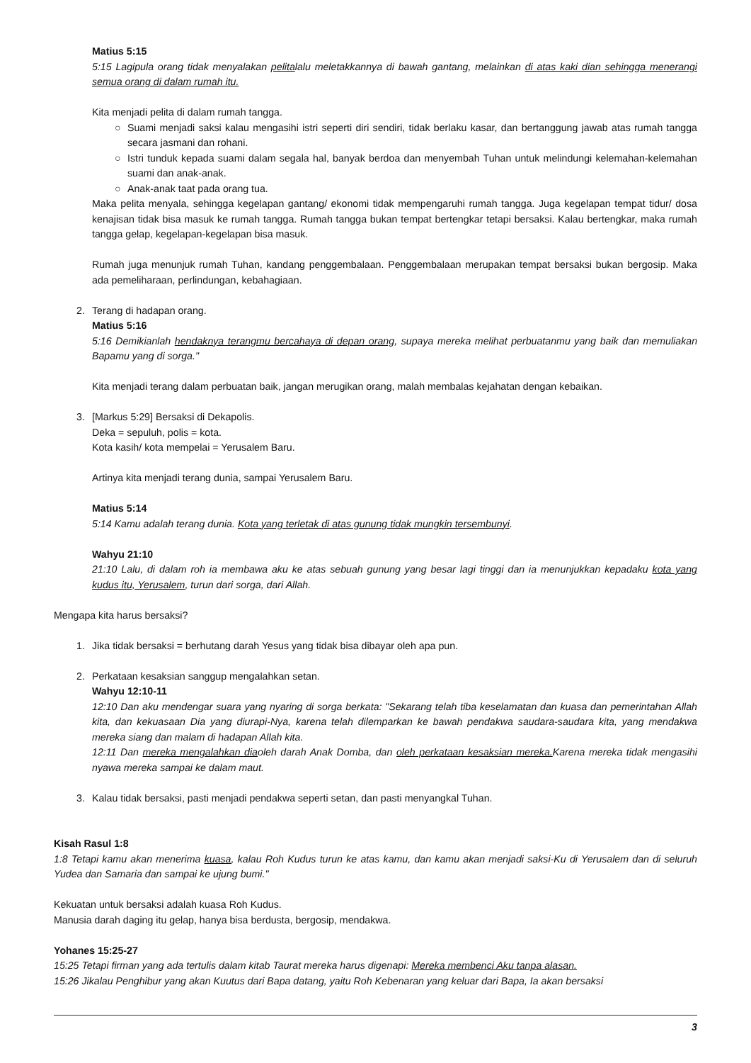Matius 5:15
5:15 Lagipula orang tidak menyalakan pelitalalu meletakkannya di bawah gantang, melainkan di atas kaki dian sehingga menerangi semua orang di dalam rumah itu.
Kita menjadi pelita di dalam rumah tangga.
○ Suami menjadi saksi kalau mengasihi istri seperti diri sendiri, tidak berlaku kasar, dan bertanggung jawab atas rumah tangga secara jasmani dan rohani.
○ Istri tunduk kepada suami dalam segala hal, banyak berdoa dan menyembah Tuhan untuk melindungi kelemahan-kelemahan suami dan anak-anak.
○ Anak-anak taat pada orang tua.
Maka pelita menyala, sehingga kegelapan gantang/ ekonomi tidak mempengaruhi rumah tangga. Juga kegelapan tempat tidur/ dosa kenajisan tidak bisa masuk ke rumah tangga. Rumah tangga bukan tempat bertengkar tetapi bersaksi. Kalau bertengkar, maka rumah tangga gelap, kegelapan-kegelapan bisa masuk.
Rumah juga menunjuk rumah Tuhan, kandang penggembalaan. Penggembalaan merupakan tempat bersaksi bukan bergosip. Maka ada pemeliharaan, perlindungan, kebahagiaan.
2. Terang di hadapan orang.
Matius 5:16
5:16 Demikianlah hendaknya terangmu bercahaya di depan orang, supaya mereka melihat perbuatanmu yang baik dan memuliakan Bapamu yang di sorga."
Kita menjadi terang dalam perbuatan baik, jangan merugikan orang, malah membalas kejahatan dengan kebaikan.
3. [Markus 5:29] Bersaksi di Dekapolis.
Deka = sepuluh, polis = kota.
Kota kasih/ kota mempelai = Yerusalem Baru.
Artinya kita menjadi terang dunia, sampai Yerusalem Baru.
Matius 5:14
5:14 Kamu adalah terang dunia. Kota yang terletak di atas gunung tidak mungkin tersembunyi.
Wahyu 21:10
21:10 Lalu, di dalam roh ia membawa aku ke atas sebuah gunung yang besar lagi tinggi dan ia menunjukkan kepadaku kota yang kudus itu, Yerusalem, turun dari sorga, dari Allah.
Mengapa kita harus bersaksi?
1. Jika tidak bersaksi = berhutang darah Yesus yang tidak bisa dibayar oleh apa pun.
2. Perkataan kesaksian sanggup mengalahkan setan.
Wahyu 12:10-11
12:10 Dan aku mendengar suara yang nyaring di sorga berkata: "Sekarang telah tiba keselamatan dan kuasa dan pemerintahan Allah kita, dan kekuasaan Dia yang diurapi-Nya, karena telah dilemparkan ke bawah pendakwa saudara-saudara kita, yang mendakwa mereka siang dan malam di hadapan Allah kita.
12:11 Dan mereka mengalahkan diaoleh darah Anak Domba, dan oleh perkataan kesaksian mereka. Karena mereka tidak mengasihi nyawa mereka sampai ke dalam maut.
3. Kalau tidak bersaksi, pasti menjadi pendakwa seperti setan, dan pasti menyangkal Tuhan.
Kisah Rasul 1:8
1:8 Tetapi kamu akan menerima kuasa, kalau Roh Kudus turun ke atas kamu, dan kamu akan menjadi saksi-Ku di Yerusalem dan di seluruh Yudea dan Samaria dan sampai ke ujung bumi."
Kekuatan untuk bersaksi adalah kuasa Roh Kudus.
Manusia darah daging itu gelap, hanya bisa berdusta, bergosip, mendakwa.
Yohanes 15:25-27
15:25 Tetapi firman yang ada tertulis dalam kitab Taurat mereka harus digenapi: Mereka membenci Aku tanpa alasan.
15:26 Jikalau Penghibur yang akan Kuutus dari Bapa datang, yaitu Roh Kebenaran yang keluar dari Bapa, Ia akan bersaksi
3